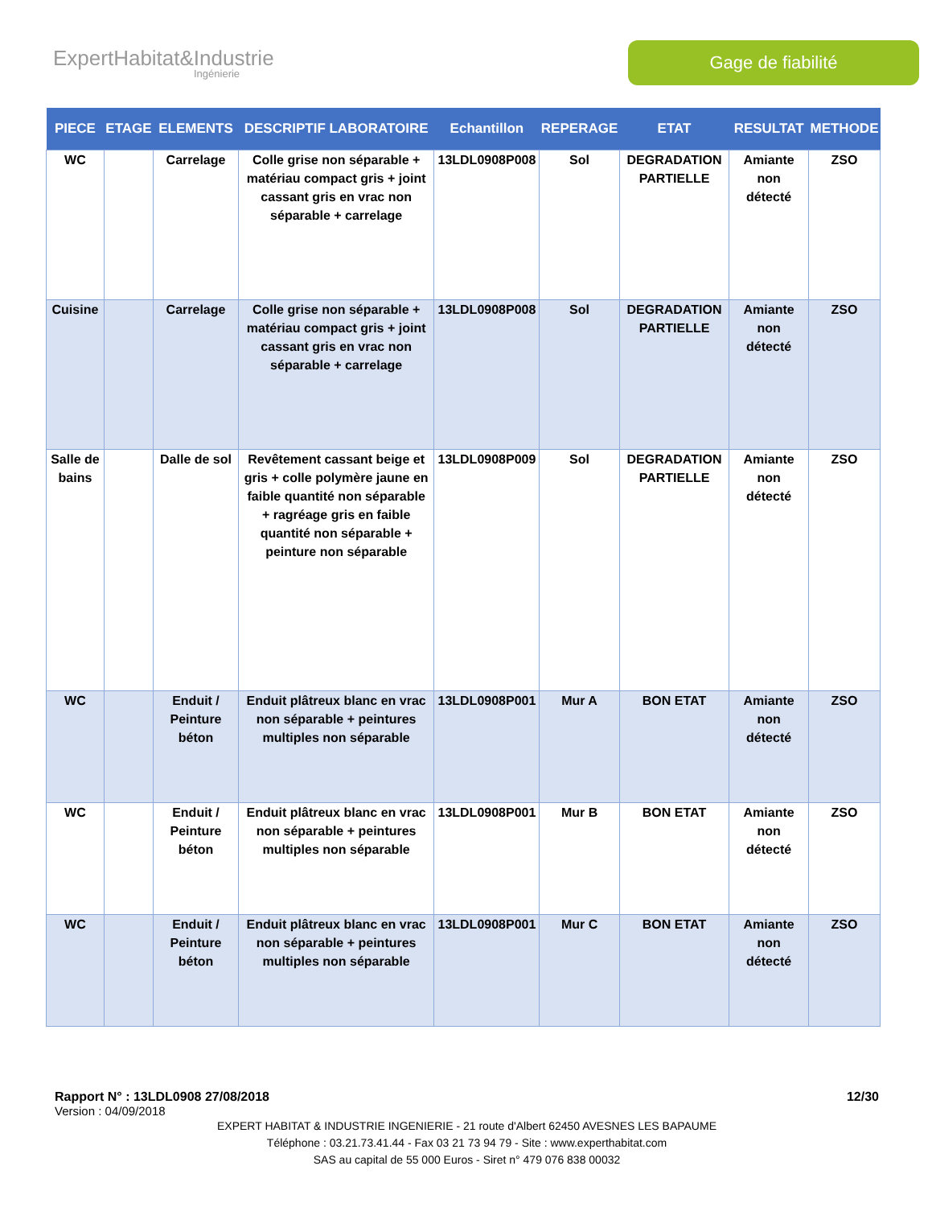ExpertHabitat&Industrie
Ingénierie
Gage de fiabilité
| PIECE | ETAGE | ELEMENTS | DESCRIPTIF LABORATOIRE | Echantillon | REPERAGE | ETAT | RESULTAT | METHODE |
| --- | --- | --- | --- | --- | --- | --- | --- | --- |
| WC | | Carrelage | Colle grise non séparable + matériau compact gris + joint cassant gris en vrac non séparable + carrelage | 13LDL0908P008 | Sol | DEGRADATION PARTIELLE | Amiante non détecté | ZSO |
| Cuisine | | Carrelage | Colle grise non séparable + matériau compact gris + joint cassant gris en vrac non séparable + carrelage | 13LDL0908P008 | Sol | DEGRADATION PARTIELLE | Amiante non détecté | ZSO |
| Salle de bains | | Dalle de sol | Revêtement cassant beige et gris + colle polymère jaune en faible quantité non séparable + ragréage gris en faible quantité non séparable + peinture non séparable | 13LDL0908P009 | Sol | DEGRADATION PARTIELLE | Amiante non détecté | ZSO |
| WC | | Enduit / Peinture béton | Enduit plâtreux blanc en vrac non séparable + peintures multiples non séparable | 13LDL0908P001 | Mur A | BON ETAT | Amiante non détecté | ZSO |
| WC | | Enduit / Peinture béton | Enduit plâtreux blanc en vrac non séparable + peintures multiples non séparable | 13LDL0908P001 | Mur B | BON ETAT | Amiante non détecté | ZSO |
| WC | | Enduit / Peinture béton | Enduit plâtreux blanc en vrac non séparable + peintures multiples non séparable | 13LDL0908P001 | Mur C | BON ETAT | Amiante non détecté | ZSO |
Rapport N° : 13LDL0908 27/08/2018 12/30
Version : 04/09/2018
EXPERT HABITAT & INDUSTRIE INGENIERIE - 21 route d'Albert 62450 AVESNES LES BAPAUME
Téléphone : 03.21.73.41.44 - Fax 03 21 73 94 79 - Site : www.experthabitat.com
SAS au capital de 55 000 Euros - Siret n° 479 076 838 00032